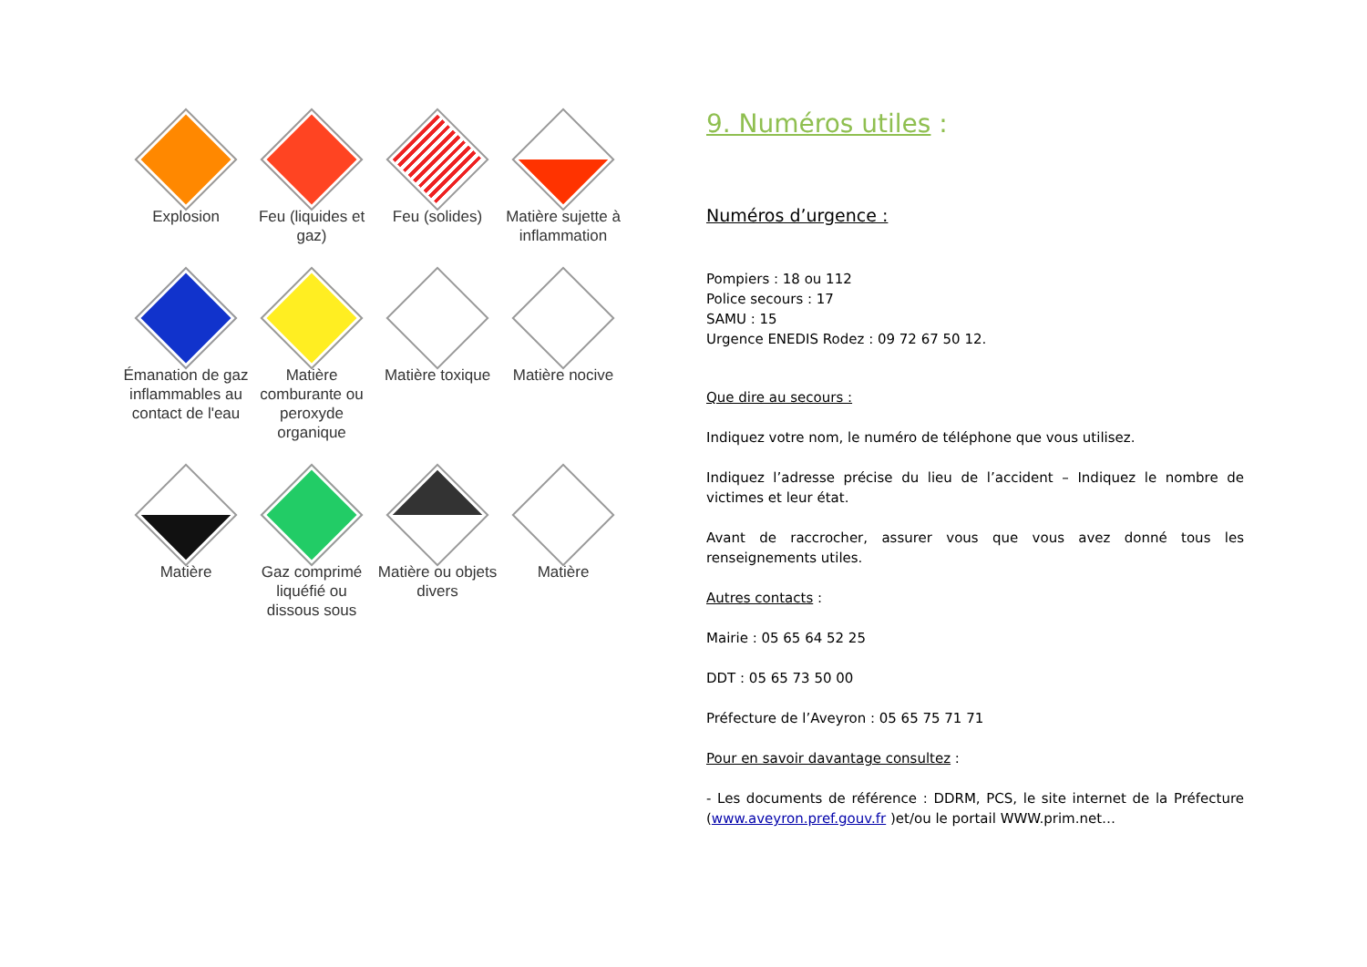Explosion Feu (liquides et gaz)
Feu (solides) Matière sujette à inflammation
Émanation de gaz inflammables au contact de l'eau
Matière comburante ou peroxyde organique
Matière toxique
Matière nocive
Matière Gaz comprimé liquéfié ou dissous sous
Matière ou objets divers
Matière
9. Numéros utiles :
Numéros d’urgence :
Pompiers : 18 ou 112
Police secours : 17
SAMU : 15
Urgence ENEDIS Rodez : 09 72 67 50 12.
Que dire au secours :
Indiquez votre nom, le numéro de téléphone que vous utilisez.
Indiquez l’adresse précise du lieu de l’accident – Indiquez le nombre de victimes et leur état.
Avant de raccrocher, assurer vous que vous avez donné tous les renseignements utiles.
Autres contacts :
Mairie : 05 65 64 52 25
DDT : 05 65 73 50 00
Préfecture de l’Aveyron : 05 65 75 71 71
Pour en savoir davantage consultez :
- Les documents de référence : DDRM, PCS, le site internet de la Préfecture (www.aveyron.pref.gouv.fr )et/ou le portail WWW.prim.net…